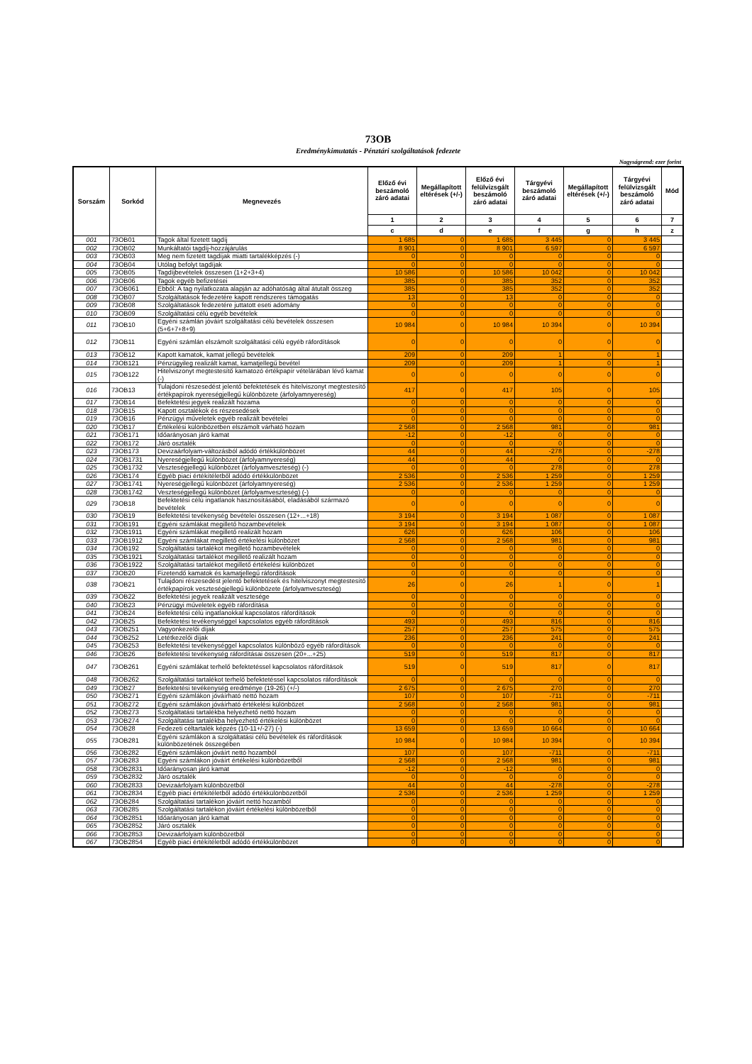73OB
Eredménykimutatás - Pénztári szolgáltatások fedezete
Nagyságrend: ezer forint
| Sorszám | Sorkód | Megnevezés | Előző évi beszámoló záró adatai | Megállapított eltérések (+/-) | Előző évi felülvizsgált beszámoló záró adatai | Tárgyévi beszámoló záró adatai | Megállapított eltérések (+/-) | Tárgyévi felülvizsgált beszámoló záró adatai | Mód |
| --- | --- | --- | --- | --- | --- | --- | --- | --- | --- |
| | | | 1 | 2 | 3 | 4 | 5 | 6 | 7 |
| | | | c | d | e | f | g | h | z |
| 001 | 73OB01 | Tagok által fizetett tagdíj | 1 685 | 0 | 1 685 | 3 445 | 0 | 3 445 | |
| 002 | 73OB02 | Munkáltatói tagdíj-hozzájárulás | 8 901 | 0 | 8 901 | 6 597 | 0 | 6 597 | |
| 003 | 73OB03 | Meg nem fizetett tagdíjak miatti tartalékképzés (-) | 0 | 0 | 0 | 0 | 0 | 0 | |
| 004 | 73OB04 | Utólag befolyt tagdíjak | 0 | 0 | 0 | 0 | 0 | 0 | |
| 005 | 73OB05 | Tagdíjbevételek összesen (1+2+3+4) | 10 586 | 0 | 10 586 | 10 042 | 0 | 10 042 | |
| 006 | 73OB06 | Tagok egyéb befizetései | 385 | 0 | 385 | 352 | 0 | 352 | |
| 007 | 73OB061 | Ebből: A tag nyilatkozata alapján az adóhatóság által átutalt összeg | 385 | 0 | 385 | 352 | 0 | 352 | |
| 008 | 73OB07 | Szolgáltatások fedezetére kapott rendszeres támogatás | 13 | 0 | 13 | 0 | 0 | 0 | |
| 009 | 73OB08 | Szolgáltatások fedezetére juttatott eseti adomány | 0 | 0 | 0 | 0 | 0 | 0 | |
| 010 | 73OB09 | Szolgáltatási célú egyéb bevételek | 0 | 0 | 0 | 0 | 0 | 0 | |
| 011 | 73OB10 | Egyéni számlán jóváírt szolgáltatási célú bevételek összesen (5+6+7+8+9) | 10 984 | 0 | 10 984 | 10 394 | 0 | 10 394 | |
| 012 | 73OB11 | Egyéni számlán elszámolt szolgáltatási célú egyéb ráfordítások | 0 | 0 | 0 | 0 | 0 | 0 | |
| 013 | 73OB12 | Kapott kamatok, kamat jellegű bevételek | 209 | 0 | 209 | 1 | 0 | 1 | |
| 014 | 73OB121 | Pénzügyileg realizált kamat, kamatjellegű bevétel | 209 | 0 | 209 | 1 | 0 | 1 | |
| 015 | 73OB122 | Hitelviszonyt megtestesítő kamatozó értékpapír vételárában lévő kamat (-) | 0 | 0 | 0 | 0 | 0 | 0 | |
| 016 | 73OB13 | Tulajdoni részesedést jelentő befektetések és hitelviszonyt megtestesítő értékpapírok nyereségjellegű különbözete (árfolyamnyereség) | 417 | 0 | 417 | 105 | 0 | 105 | |
| 017 | 73OB14 | Befektetési jegyek realizált hozama | 0 | 0 | 0 | 0 | 0 | 0 | |
| 018 | 73OB15 | Kapott osztalékok és részesedések | 0 | 0 | 0 | 0 | 0 | 0 | |
| 019 | 73OB16 | Pénzügyi műveletek egyéb realizált bevételei | 0 | 0 | 0 | 0 | 0 | 0 | |
| 020 | 73OB17 | Értékelési különbözetben elszámolt várható hozam | 2 568 | 0 | 2 568 | 981 | 0 | 981 | |
| 021 | 73OB171 | Időarányosan járó kamat | -12 | 0 | -12 | 0 | 0 | 0 | |
| 022 | 73OB172 | Járó osztalék | 0 | 0 | 0 | 0 | 0 | 0 | |
| 023 | 73OB173 | Devizaárfolyam-változásból adódó értékkülönbözet | 44 | 0 | 44 | -278 | 0 | -278 | |
| 024 | 73OB1731 | Nyereségjellegű különbözet (árfolyamnyereség) | 44 | 0 | 44 | 0 | 0 | 0 | |
| 025 | 73OB1732 | Veszteségjellegű különbözet (árfolyamveszteség) (-) | 0 | 0 | 0 | 278 | 0 | 278 | |
| 026 | 73OB174 | Egyéb piaci értékítéletből adódó értékkülönbözet | 2 536 | 0 | 2 536 | 1 259 | 0 | 1 259 | |
| 027 | 73OB1741 | Nyereségjellegű különbözet (árfolyamnyereség) | 2 536 | 0 | 2 536 | 1 259 | 0 | 1 259 | |
| 028 | 73OB1742 | Veszteségjellegű különbözet (árfolyamveszteség) (-) | 0 | 0 | 0 | 0 | 0 | 0 | |
| 029 | 73OB18 | Befektetési célú ingatlanok hasznosításából, eladásából származó bevételek | 0 | 0 | 0 | 0 | 0 | 0 | |
| 030 | 73OB19 | Befektetési tevékenység bevételei összesen (12+...+18) | 3 194 | 0 | 3 194 | 1 087 | 0 | 1 087 | |
| 031 | 73OB191 | Egyéni számlákat megillető hozambevételek | 3 194 | 0 | 3 194 | 1 087 | 0 | 1 087 | |
| 032 | 73OB1911 | Egyéni számlákat megillető realizált hozam | 626 | 0 | 626 | 106 | 0 | 106 | |
| 033 | 73OB1912 | Egyéni számlákat megillető értékelési különbözet | 2 568 | 0 | 2 568 | 981 | 0 | 981 | |
| 034 | 73OB192 | Szolgáltatási tartalékot megillető hozambevételek | 0 | 0 | 0 | 0 | 0 | 0 | |
| 035 | 73OB1921 | Szolgáltatási tartalékot megillető realizált hozam | 0 | 0 | 0 | 0 | 0 | 0 | |
| 036 | 73OB1922 | Szolgáltatási tartalékot megillető értékelési különbözet | 0 | 0 | 0 | 0 | 0 | 0 | |
| 037 | 73OB20 | Fizetendő kamatok és kamatjellegű ráfordítások | 0 | 0 | 0 | 0 | 0 | 0 | |
| 038 | 73OB21 | Tulajdoni részesedést jelentő befektetések és hitelviszonyt megtestesítő értékpapírok veszteségjellegű különbözete (árfolyamveszteség) | 26 | 0 | 26 | 1 | 0 | 1 | |
| 039 | 73OB22 | Befektetési jegyek realizált vesztesége | 0 | 0 | 0 | 0 | 0 | 0 | |
| 040 | 73OB23 | Pénzügyi műveletek egyéb ráfordítása | 0 | 0 | 0 | 0 | 0 | 0 | |
| 041 | 73OB24 | Befektetési célú ingatlanokkal kapcsolatos ráfordítások | 0 | 0 | 0 | 0 | 0 | 0 | |
| 042 | 73OB25 | Befektetési tevékenységgel kapcsolatos egyéb ráfordítások | 493 | 0 | 493 | 816 | 0 | 816 | |
| 043 | 73OB251 | Vagyonkezelői díjak | 257 | 0 | 257 | 575 | 0 | 575 | |
| 044 | 73OB252 | Letétkezelői díjak | 236 | 0 | 236 | 241 | 0 | 241 | |
| 045 | 73OB253 | Befektetési tevékenységgel kapcsolatos különböző egyéb ráfordítások | 0 | 0 | 0 | 0 | 0 | 0 | |
| 046 | 73OB26 | Befektetési tevékenység ráfordításai összesen (20+...+25) | 519 | 0 | 519 | 817 | 0 | 817 | |
| 047 | 73OB261 | Egyéni számlákat terhelő befektetéssel kapcsolatos ráfordítások | 519 | 0 | 519 | 817 | 0 | 817 | |
| 048 | 73OB262 | Szolgáltatási tartalékot terhelő befektetéssel kapcsolatos ráfordítások | 0 | 0 | 0 | 0 | 0 | 0 | |
| 049 | 73OB27 | Befektetési tevékenység eredménye (19-26) (+/-) | 2 675 | 0 | 2 675 | 270 | 0 | 270 | |
| 050 | 73OB271 | Egyéni számlákon jóváírható nettó hozam | 107 | 0 | 107 | -711 | 0 | -711 | |
| 051 | 73OB272 | Egyéni számlákon jóváírható értékelési különbözet | 2 568 | 0 | 2 568 | 981 | 0 | 981 | |
| 052 | 73OB273 | Szolgáltatási tartalékba helyezhető nettó hozam | 0 | 0 | 0 | 0 | 0 | 0 | |
| 053 | 73OB274 | Szolgáltatási tartalékba helyezhető értékelési különbözet | 0 | 0 | 0 | 0 | 0 | 0 | |
| 054 | 73OB28 | Fedezeti céltartalék képzés (10-11+/-27) (-) | 13 659 | 0 | 13 659 | 10 664 | 0 | 10 664 | |
| 055 | 73OB281 | Egyéni számlákon a szolgáltatási célú bevételek és ráfordítások különbözetének összegében | 10 984 | 0 | 10 984 | 10 394 | 0 | 10 394 | |
| 056 | 73OB282 | Egyéni számlákon jóváírt nettó hozamból | 107 | 0 | 107 | -711 | 0 | -711 | |
| 057 | 73OB283 | Egyéni számlákon jóváírt értékelési különbözetből | 2 568 | 0 | 2 568 | 981 | 0 | 981 | |
| 058 | 73OB2831 | Időarányosan járó kamat | -12 | 0 | -12 | 0 | 0 | 0 | |
| 059 | 73OB2832 | Járó osztalék | 0 | 0 | 0 | 0 | 0 | 0 | |
| 060 | 73OB2833 | Devizaárfolyam különbözetből | 44 | 0 | 44 | -278 | 0 | -278 | |
| 061 | 73OB2834 | Egyéb piaci értékítéletből adódó értékkülönbözetből | 2 536 | 0 | 2 536 | 1 259 | 0 | 1 259 | |
| 062 | 73OB284 | Szolgáltatási tartalékon jóváírt nettó hozamból | 0 | 0 | 0 | 0 | 0 | 0 | |
| 063 | 73OB285 | Szolgáltatási tartalékon jóváírt értékelési különbözetből | 0 | 0 | 0 | 0 | 0 | 0 | |
| 064 | 73OB2851 | Időarányosan járó kamat | 0 | 0 | 0 | 0 | 0 | 0 | |
| 065 | 73OB2852 | Járó osztalék | 0 | 0 | 0 | 0 | 0 | 0 | |
| 066 | 73OB2853 | Devizaárfolyam különbözetből | 0 | 0 | 0 | 0 | 0 | 0 | |
| 067 | 73OB2854 | Egyéb piaci értékítéletből adódó értékkülönbözet | 0 | 0 | 0 | 0 | 0 | 0 | |